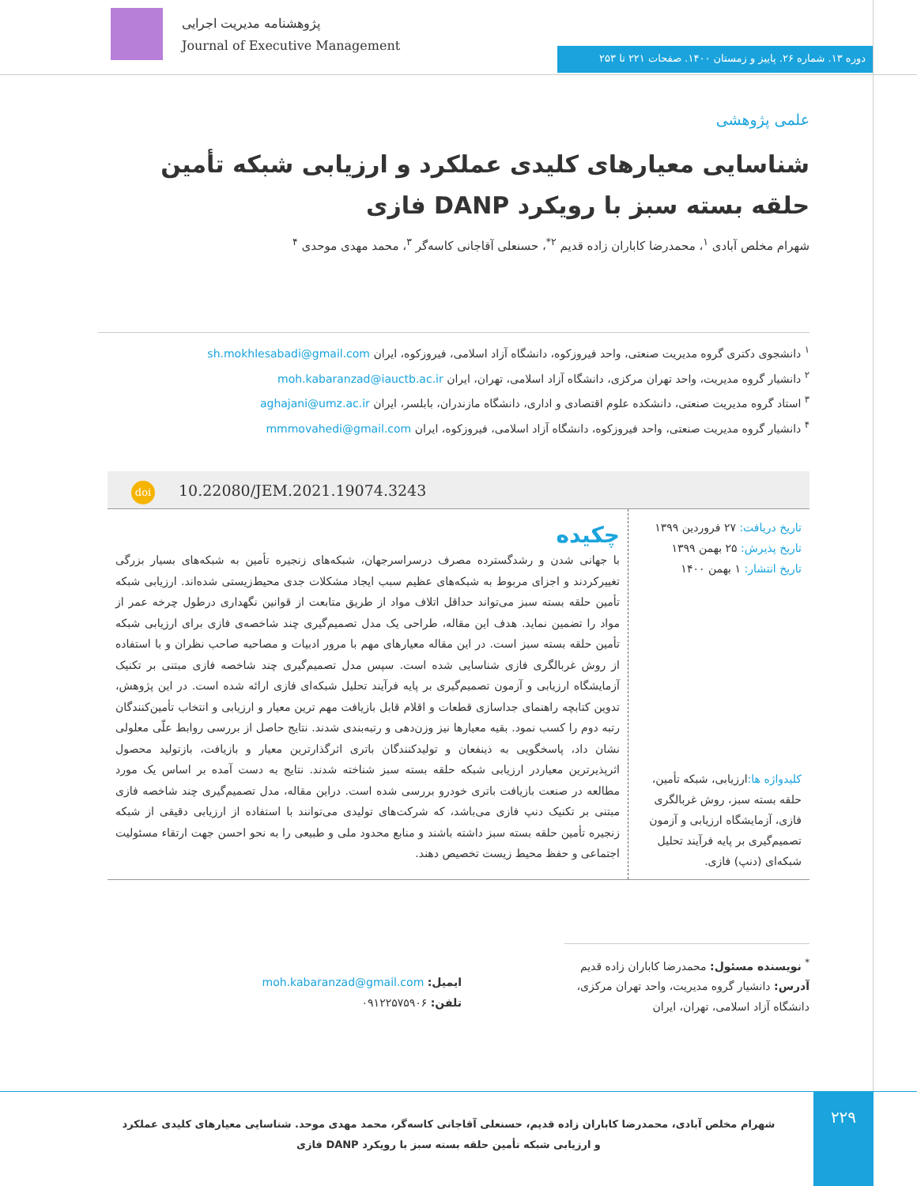پژوهشنامه مدیریت اجرایی
Journal of Executive Management
دوره ۱۳. شماره ۲۶. پاییز و زمستان ۱۴۰۰. صفحات ۲۲۱ تا ۲۵۳
علمی پژوهشی
شناسایی معیارهای کلیدی عملکرد و ارزیابی شبکه تأمین حلقه بسته سبز با رویکرد DANP فازی
شهرام مخلص آبادی <sup>۱</sup>، محمدرضا کاباران زاده قدیم <sup>۲*</sup>، حسنعلی آقاجانی کاسه‌گر <sup>۳</sup>، محمد مهدی موحدی <sup>۴</sup>
<sup>۱</sup> دانشجوی دکتری گروه مدیریت صنعتی، واحد فیروزکوه، دانشگاه آزاد اسلامی، فیروزکوه، ایران sh.mokhlesabadi@gmail.com
<sup>۲</sup> دانشیار گروه مدیریت، واحد تهران مرکزی، دانشگاه آزاد اسلامی، تهران، ایران moh.kabaranzad@iauctb.ac.ir
<sup>۳</sup> استاد گروه مدیریت صنعتی، دانشکده علوم اقتصادی و اداری، دانشگاه مازندران، بابلسر، ایران aghajani@umz.ac.ir
<sup>۴</sup> دانشیار گروه مدیریت صنعتی، واحد فیروزکوه، دانشگاه آزاد اسلامی، فیروزکوه، ایران mmmovahedi@gmail.com
doi 10.22080/JEM.2021.19074.3243
تاریخ دریافت: ۲۷ فروردین ۱۳۹۹
تاریخ پذیرش: ۲۵ بهمن ۱۳۹۹
تاریخ انتشار: ۱ بهمن ۱۴۰۰
کلیدواژه ها: ارزیابی، شبکه تأمین، حلقه بسته سبز، روش غربالگری فازی، آزمایشگاه ارزیابی و آزمون تصمیم‌گیری بر پایه فرآیند تحلیل شبکه‌ای (دنپ) فازی.
چکیده
با جهانی شدن و رشدگسترده مصرف درسراسرجهان، شبکه‌های زنجیره تأمین به شبکه‌های بسیار بزرگی تغییرکردند و اجزای مربوط به شبکه‌های عظیم سبب ایجاد مشکلات جدی محیط‌زیستی شده‌اند. ارزیابی شبکه تأمین حلقه بسته سبز می‌تواند حداقل اتلاف مواد از طریق متابعت از قوانین نگهداری درطول چرخه عمر از مواد را تضمین نماید. هدف این مقاله، طراحی یک مدل تصمیم‌گیری چند شاخصه‌ی فازی برای ارزیابی شبکه تأمین حلقه بسته سبز است. در این مقاله معیارهای مهم با مرور ادبیات و مصاحبه صاحب نظران و با استفاده از روش غربالگری فازی شناسایی شده است. سپس مدل تصمیم‌گیری چند شاخصه فازی مبتنی بر تکنیک آزمایشگاه ارزیابی و آزمون تصمیم‌گیری بر پایه فرآیند تحلیل شبکه‌ای فازی ارائه شده است. در این پژوهش، تدوین کتابچه راهنمای جداسازی قطعات و اقلام قابل بازیافت مهم ترین معیار و ارزیابی و انتخاب تأمین‌کنندگان رتبه دوم را کسب نمود. بقیه معیارها نیز وزن‌دهی و رتبه‌بندی شدند. نتایج حاصل از بررسی روابط علّی معلولی نشان داد، پاسخگویی به ذینفعان و تولیدکنندگان باتری اثرگذارترین معیار و بازیافت، بازتولید محصول اثرپذیرترین معیاردر ارزیابی شبکه حلقه بسته سبز شناخته شدند. نتایج به دست آمده بر اساس یک مورد مطالعه در صنعت بازیافت باتری خودرو بررسی شده است. دراین مقاله، مدل تصمیم‌گیری چند شاخصه فازی مبتنی بر تکنیک دنپ فازی می‌باشد، که شرکت‌های تولیدی می‌توانند با استفاده از ارزیابی دقیقی از شبکه زنجیره تأمین حلقه بسته سبز داشته باشند و منابع محدود ملی و طبیعی را به نحو احسن جهت ارتقاء مسئولیت اجتماعی و حفظ محیط زیست تخصیص دهند.
<sup>*</sup> نویسنده مسئول: محمدرضا کاباران زاده قدیم
آدرس: دانشیار گروه مدیریت، واحد تهران مرکزی، دانشگاه آزاد اسلامی، تهران، ایران
ایمیل: moh.kabaranzad@gmail.com
تلفن: ۰۹۱۲۲۵۷۵۹۰۶
۲۲۹
شهرام مخلص آبادی، محمدرضا کاباران زاده قدیم، حسنعلی آقاجانی کاسه‌گر، محمد مهدی موحد. شناسایی معیارهای کلیدی عملکرد و ارزیابی شبکه تأمین حلقه بسته سبز با رویکرد DANP فازی